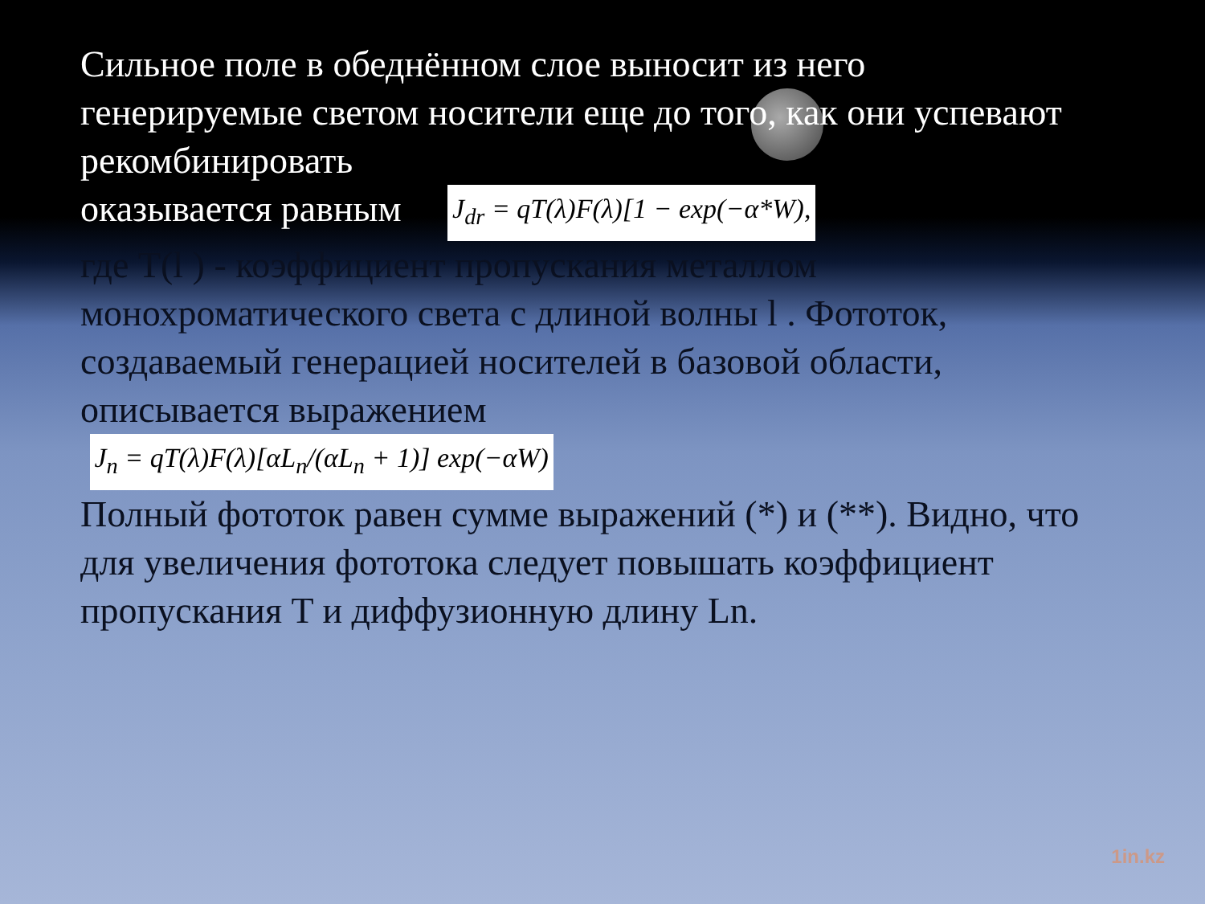Сильное поле в обеднённом слое выносит из него генерируемые светом носители еще до того, как они успевают рекомбинировать
оказывается равным J<sub>dr</sub> = qT(λ)F(λ)[1 − exp(−α*W),
где T(l ) - коэффициент пропускания металлом монохроматического света с длиной волны l . Фототок, создаваемый генерацией носителей в базовой области, описывается выражением
J<sub>n</sub> = qT(λ)F(λ)[αL<sub>n</sub>/(αL<sub>n</sub> + 1)] exp(−αW)
Полный фототок равен сумме выражений (*) и (**). Видно, что для увеличения фототока следует повышать коэффициент пропускания T и диффузионную длину Ln.
1in.kz